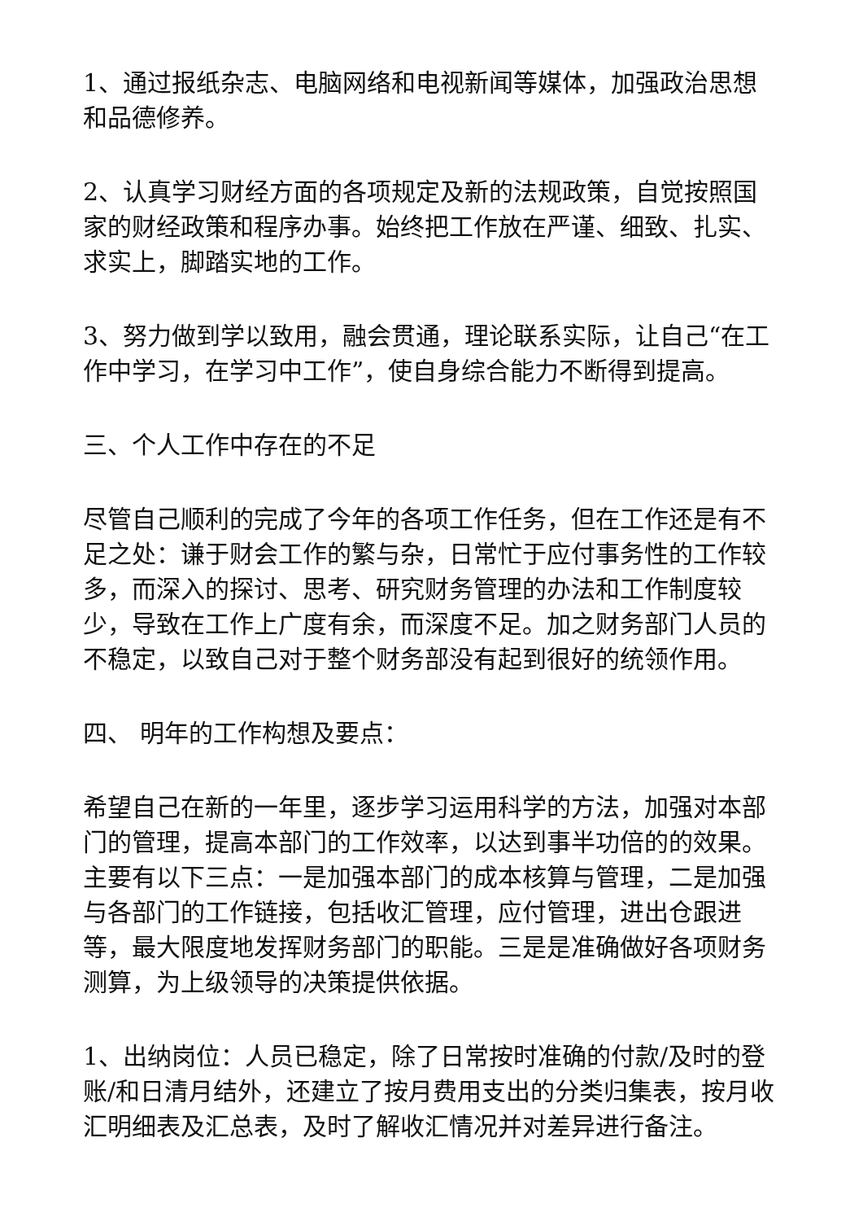1、通过报纸杂志、电脑网络和电视新闻等媒体，加强政治思想和品德修养。
2、认真学习财经方面的各项规定及新的法规政策，自觉按照国家的财经政策和程序办事。始终把工作放在严谨、细致、扎实、求实上，脚踏实地的工作。
3、努力做到学以致用，融会贯通，理论联系实际，让自己“在工作中学习，在学习中工作”，使自身综合能力不断得到提高。
三、个人工作中存在的不足
尽管自己顺利的完成了今年的各项工作任务，但在工作还是有不足之处：谦于财会工作的繁与杂，日常忙于应付事务性的工作较多，而深入的探讨、思考、研究财务管理的办法和工作制度较少，导致在工作上广度有余，而深度不足。加之财务部门人员的不稳定，以致自己对于整个财务部没有起到很好的统领作用。
四、 明年的工作构想及要点：
希望自己在新的一年里，逐步学习运用科学的方法，加强对本部门的管理，提高本部门的工作效率，以达到事半功倍的的效果。主要有以下三点：一是加强本部门的成本核算与管理，二是加强与各部门的工作链接，包括收汇管理，应付管理，进出仓跟进等，最大限度地发挥财务部门的职能。三是是准确做好各项财务测算，为上级领导的决策提供依据。
1、出纳岗位：人员已稳定，除了日常按时准确的付款/及时的登账/和日清月结外，还建立了按月费用支出的分类归集表，按月收汇明细表及汇总表，及时了解收汇情况并对差异进行备注。